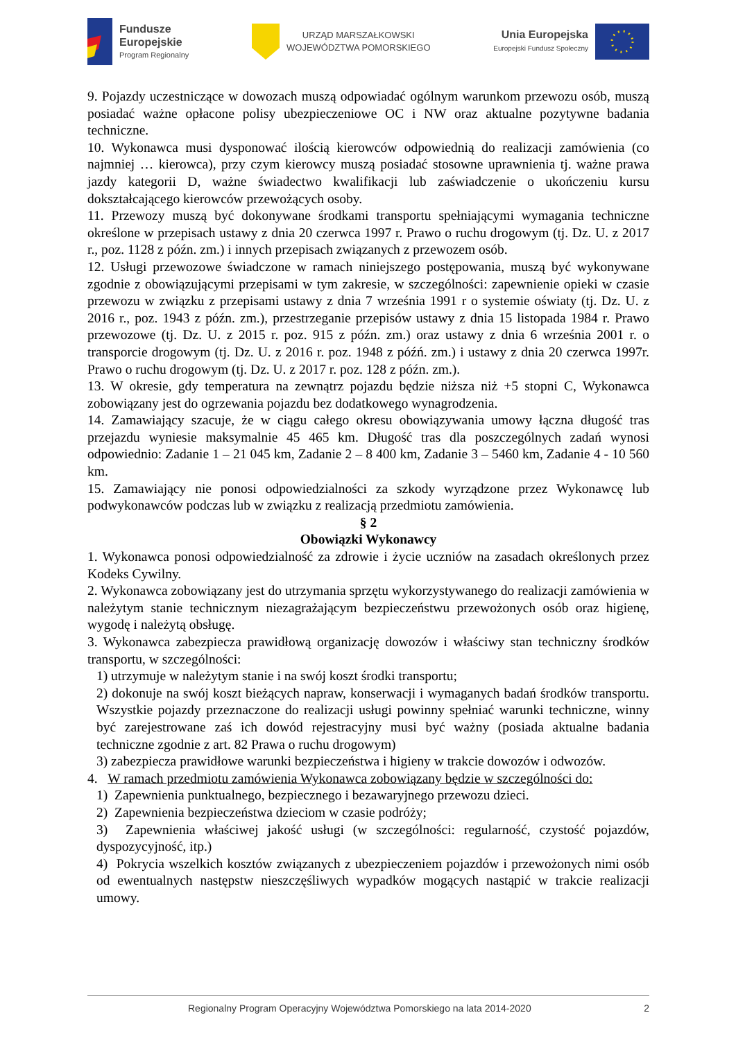Fundusze
Europejskie
Program Regionalny
URZĄD MARSZAŁKOWSKI
WOJEWÓDZTWA POMORSKIEGO
Unia Europejska
Europejski Fundusz Społeczny
9. Pojazdy uczestniczące w dowozach muszą odpowiadać ogólnym warunkom przewozu osób, muszą posiadać ważne opłacone polisy ubezpieczeniowe OC i NW oraz aktualne pozytywne badania techniczne.
10. Wykonawca musi dysponować ilością kierowców odpowiednią do realizacji zamówienia (co najmniej … kierowca), przy czym kierowcy muszą posiadać stosowne uprawnienia tj. ważne prawa jazdy kategorii D, ważne świadectwo kwalifikacji lub zaświadczenie o ukończeniu kursu dokształcającego kierowców przewożących osoby.
11. Przewozy muszą być dokonywane środkami transportu spełniającymi wymagania techniczne określone w przepisach ustawy z dnia 20 czerwca 1997 r. Prawo o ruchu drogowym (tj. Dz. U. z 2017 r., poz. 1128 z późn. zm.) i innych przepisach związanych z przewozem osób.
12. Usługi przewozowe świadczone w ramach niniejszego postępowania, muszą być wykonywane zgodnie z obowiązującymi przepisami w tym zakresie, w szczególności: zapewnienie opieki w czasie przewozu w związku z przepisami ustawy z dnia 7 września 1991 r o systemie oświaty (tj. Dz. U. z 2016 r., poz. 1943 z późn. zm.), przestrzeganie przepisów ustawy z dnia 15 listopada 1984 r. Prawo przewozowe (tj. Dz. U. z 2015 r. poz. 915 z późn. zm.) oraz ustawy z dnia 6 września 2001 r. o transporcie drogowym (tj. Dz. U. z 2016 r. poz. 1948 z późń. zm.) i ustawy z dnia 20 czerwca 1997r. Prawo o ruchu drogowym (tj. Dz. U. z 2017 r. poz. 128 z późn. zm.).
13. W okresie, gdy temperatura na zewnątrz pojazdu będzie niższa niż +5 stopni C, Wykonawca zobowiązany jest do ogrzewania pojazdu bez dodatkowego wynagrodzenia.
14. Zamawiający szacuje, że w ciągu całego okresu obowiązywania umowy łączna długość tras przejazdu wyniesie maksymalnie 45 465 km. Długość tras dla poszczególnych zadań wynosi odpowiednio: Zadanie 1 – 21 045 km, Zadanie 2 – 8 400 km, Zadanie 3 – 5460 km, Zadanie 4 - 10 560 km.
15. Zamawiający nie ponosi odpowiedzialności za szkody wyrządzone przez Wykonawcę lub podwykonawców podczas lub w związku z realizacją przedmiotu zamówienia.
§ 2
Obowiązki Wykonawcy
1. Wykonawca ponosi odpowiedzialność za zdrowie i życie uczniów na zasadach określonych przez Kodeks Cywilny.
2. Wykonawca zobowiązany jest do utrzymania sprzętu wykorzystywanego do realizacji zamówienia w należytym stanie technicznym niezagrażającym bezpieczeństwu przewożonych osób oraz higienę, wygodę i należytą obsługę.
3. Wykonawca zabezpiecza prawidłową organizację dowozów i właściwy stan techniczny środków transportu, w szczególności:
1) utrzymuje w należytym stanie i na swój koszt środki transportu;
2) dokonuje na swój koszt bieżących napraw, konserwacji i wymaganych badań środków transportu. Wszystkie pojazdy przeznaczone do realizacji usługi powinny spełniać warunki techniczne, winny być zarejestrowane zaś ich dowód rejestracyjny musi być ważny (posiada aktualne badania techniczne zgodnie z art. 82 Prawa o ruchu drogowym)
3) zabezpiecza prawidłowe warunki bezpieczeństwa i higieny w trakcie dowozów i odwozów.
4. W ramach przedmiotu zamówienia Wykonawca zobowiązany będzie w szczególności do:
1) Zapewnienia punktualnego, bezpiecznego i bezawaryjnego przewozu dzieci.
2) Zapewnienia bezpieczeństwa dzieciom w czasie podróży;
3) Zapewnienia właściwej jakość usługi (w szczególności: regularność, czystość pojazdów, dyspozycyjność, itp.)
4) Pokrycia wszelkich kosztów związanych z ubezpieczeniem pojazdów i przewożonych nimi osób od ewentualnych następstw nieszczęśliwych wypadków mogących nastąpić w trakcie realizacji umowy.
Regionalny Program Operacyjny Województwa Pomorskiego na lata 2014-2020 2